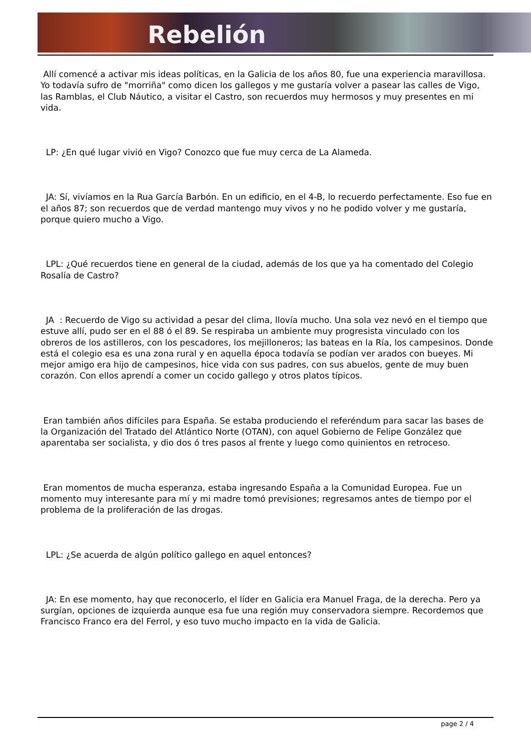Rebelión
Allí comencé a activar mis ideas políticas, en la Galicia de los años 80, fue una experiencia maravillosa. Yo todavía sufro de "morriña" como dicen los gallegos y me gustaría volver a pasear las calles de Vigo, las Ramblas, el Club Náutico, a visitar el Castro, son recuerdos muy hermosos y muy presentes en mi vida.
LP: ¿En qué lugar vivió en Vigo? Conozco que fue muy cerca de La Alameda.
JA: Sí, vivíamos en la Rua García Barbón. En un edificio, en el 4-B, lo recuerdo perfectamente. Eso fue en el años 87; son recuerdos que de verdad mantengo muy vivos y no he podido volver y me gustaría, porque quiero mucho a Vigo.
LPL: ¿Qué recuerdos tiene en general de la ciudad, además de los que ya ha comentado del Colegio Rosalía de Castro?
JA : Recuerdo de Vigo su actividad a pesar del clima, llovía mucho. Una sola vez nevó en el tiempo que estuve allí, pudo ser en el 88 ó el 89. Se respiraba un ambiente muy progresista vinculado con los obreros de los astilleros, con los pescadores, los mejilloneros; las bateas en la Ría, los campesinos. Donde está el colegio esa es una zona rural y en aquella época todavía se podían ver arados con bueyes. Mi mejor amigo era hijo de campesinos, hice vida con sus padres, con sus abuelos, gente de muy buen corazón. Con ellos aprendí a comer un cocido gallego y otros platos típicos.
Eran también años difíciles para España. Se estaba produciendo el referéndum para sacar las bases de la Organización del Tratado del Atlántico Norte (OTAN), con aquel Gobierno de Felipe González que aparentaba ser socialista, y dio dos ó tres pasos al frente y luego como quinientos en retroceso.
Eran momentos de mucha esperanza, estaba ingresando España a la Comunidad Europea. Fue un momento muy interesante para mí y mi madre tomó previsiones; regresamos antes de tiempo por el problema de la proliferación de las drogas.
LPL: ¿Se acuerda de algún político gallego en aquel entonces?
JA: En ese momento, hay que reconocerlo, el líder en Galicia era Manuel Fraga, de la derecha. Pero ya surgían, opciones de izquierda aunque esa fue una región muy conservadora siempre. Recordemos que Francisco Franco era del Ferrol, y eso tuvo mucho impacto en la vida de Galicia.
page 2 / 4